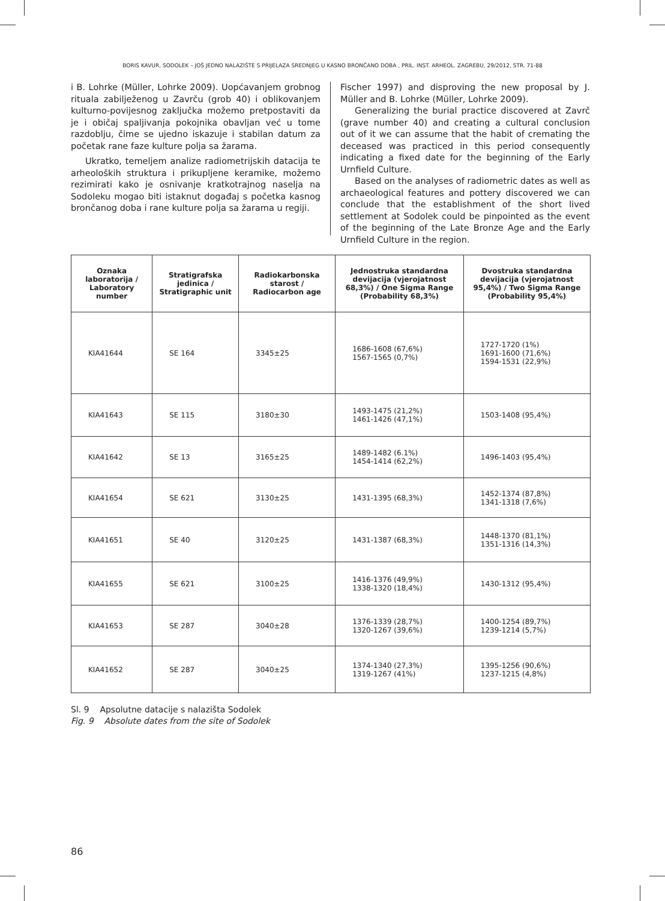BORIS KAVUR, SODOLEK – JOŠ JEDNO NALAZIŠTE S PRIJELAZA SREDNJEG U KASNO BRONČANO DOBA , PRIL. INST. ARHEOL. ZAGREBU, 29/2012, STR. 71-88
i B. Lohrke (Müller, Lohrke 2009). Uopćavanjem grobnog rituala zabilježenog u Zavrču (grob 40) i oblikovanjem kulturno-povijesnog zaključka možemo pretpostaviti da je i običaj spaljivanja pokojnika obavljan već u tome razdoblju, čime se ujedno iskazuje i stabilan datum za početak rane faze kulture polja sa žarama.
Ukratko, temeljem analize radiometrijskih datacija te arheoloških struktura i prikupljene keramike, možemo rezimirati kako je osnivanje kratkotrajnog naselja na Sodoleku mogao biti istaknut događaj s početka kasnog brončanog doba i rane kulture polja sa žarama u regiji.
Fischer 1997) and disproving the new proposal by J. Müller and B. Lohrke (Müller, Lohrke 2009).
Generalizing the burial practice discovered at Zavrč (grave number 40) and creating a cultural conclusion out of it we can assume that the habit of cremating the deceased was practiced in this period consequently indicating a fixed date for the beginning of the Early Urnfield Culture.
Based on the analyses of radiometric dates as well as archaeological features and pottery discovered we can conclude that the establishment of the short lived settlement at Sodolek could be pinpointed as the event of the beginning of the Late Bronze Age and the Early Urnfield Culture in the region.
| Oznaka laboratorija / Laboratory number | Stratigrafska jedinica / Stratigraphic unit | Radiokarbonska starost / Radiocarbon age | Jednostruka standardna devijacija (vjerojatnost 68,3%) / One Sigma Range (Probability 68,3%) | Dvostruka standardna devijacija (vjerojatnost 95,4%) / Two Sigma Range (Probability 95,4%) |
| --- | --- | --- | --- | --- |
| KIA41644 | SE 164 | 3345±25 | 1686-1608 (67,6%) 1567-1565 (0,7%) | 1727-1720 (1%) 1691-1600 (71,6%) 1594-1531 (22,9%) |
| KIA41643 | SE 115 | 3180±30 | 1493-1475 (21,2%) 1461-1426 (47,1%) | 1503-1408 (95,4%) |
| KIA41642 | SE 13 | 3165±25 | 1489-1482 (6.1%) 1454-1414 (62,2%) | 1496-1403 (95,4%) |
| KIA41654 | SE 621 | 3130±25 | 1431-1395 (68,3%) | 1452-1374 (87,8%) 1341-1318 (7,6%) |
| KIA41651 | SE 40 | 3120±25 | 1431-1387 (68,3%) | 1448-1370 (81,1%) 1351-1316 (14,3%) |
| KIA41655 | SE 621 | 3100±25 | 1416-1376 (49,9%) 1338-1320 (18,4%) | 1430-1312 (95,4%) |
| KIA41653 | SE 287 | 3040±28 | 1376-1339 (28,7%) 1320-1267 (39,6%) | 1400-1254 (89,7%) 1239-1214 (5,7%) |
| KIA41652 | SE 287 | 3040±25 | 1374-1340 (27,3%) 1319-1267 (41%) | 1395-1256 (90,6%) 1237-1215 (4,8%) |
Sl. 9 Apsolutne datacije s nalazišta Sodolek
Fig. 9 Absolute dates from the site of Sodolek
86